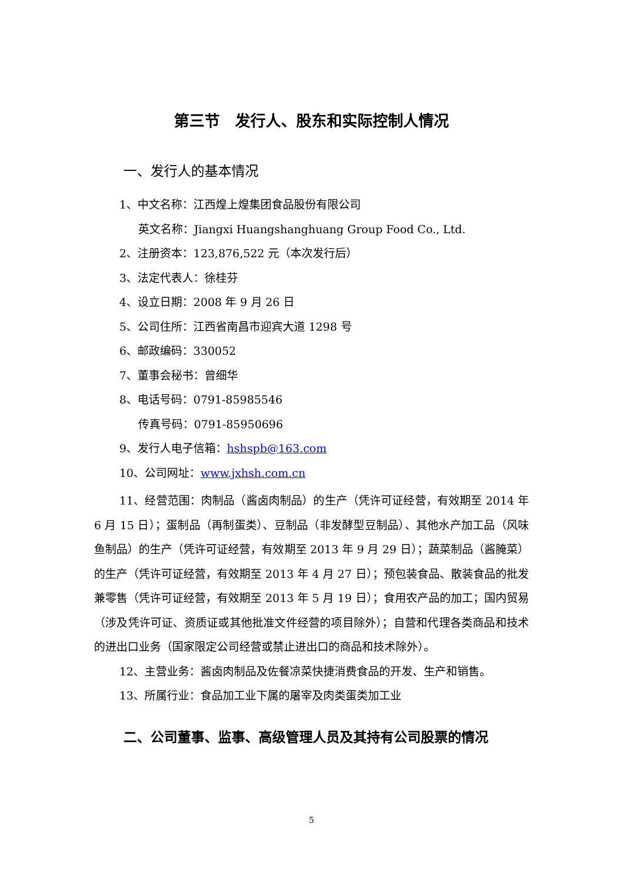第三节　发行人、股东和实际控制人情况
一、发行人的基本情况
1、中文名称：江西煌上煌集团食品股份有限公司
英文名称：Jiangxi Huangshanghuang Group Food Co., Ltd.
2、注册资本：123,876,522 元（本次发行后）
3、法定代表人：徐桂芬
4、设立日期：2008 年 9 月 26 日
5、公司住所：江西省南昌市迎宾大道 1298 号
6、邮政编码：330052
7、董事会秘书：曾细华
8、电话号码：0791-85985546
传真号码：0791-85950696
9、发行人电子信箱：hshspb@163.com
10、公司网址：www.jxhsh.com.cn
11、经营范围：肉制品（酱卤肉制品）的生产（凭许可证经营，有效期至 2014 年 6 月 15 日）；蛋制品（再制蛋类）、豆制品（非发酵型豆制品）、其他水产加工品（风味鱼制品）的生产（凭许可证经营，有效期至 2013 年 9 月 29 日）；蔬菜制品（酱腌菜）的生产（凭许可证经营，有效期至 2013 年 4 月 27 日）；预包装食品、散装食品的批发兼零售（凭许可证经营，有效期至 2013 年 5 月 19 日）；食用农产品的加工；国内贸易（涉及凭许可证、资质证或其他批准文件经营的项目除外）；自营和代理各类商品和技术的进出口业务（国家限定公司经营或禁止进出口的商品和技术除外）。
12、主营业务：酱卤肉制品及佐餐凉菜快捷消费食品的开发、生产和销售。
13、所属行业：食品加工业下属的屠宰及肉类蛋类加工业
二、公司董事、监事、高级管理人员及其持有公司股票的情况
5